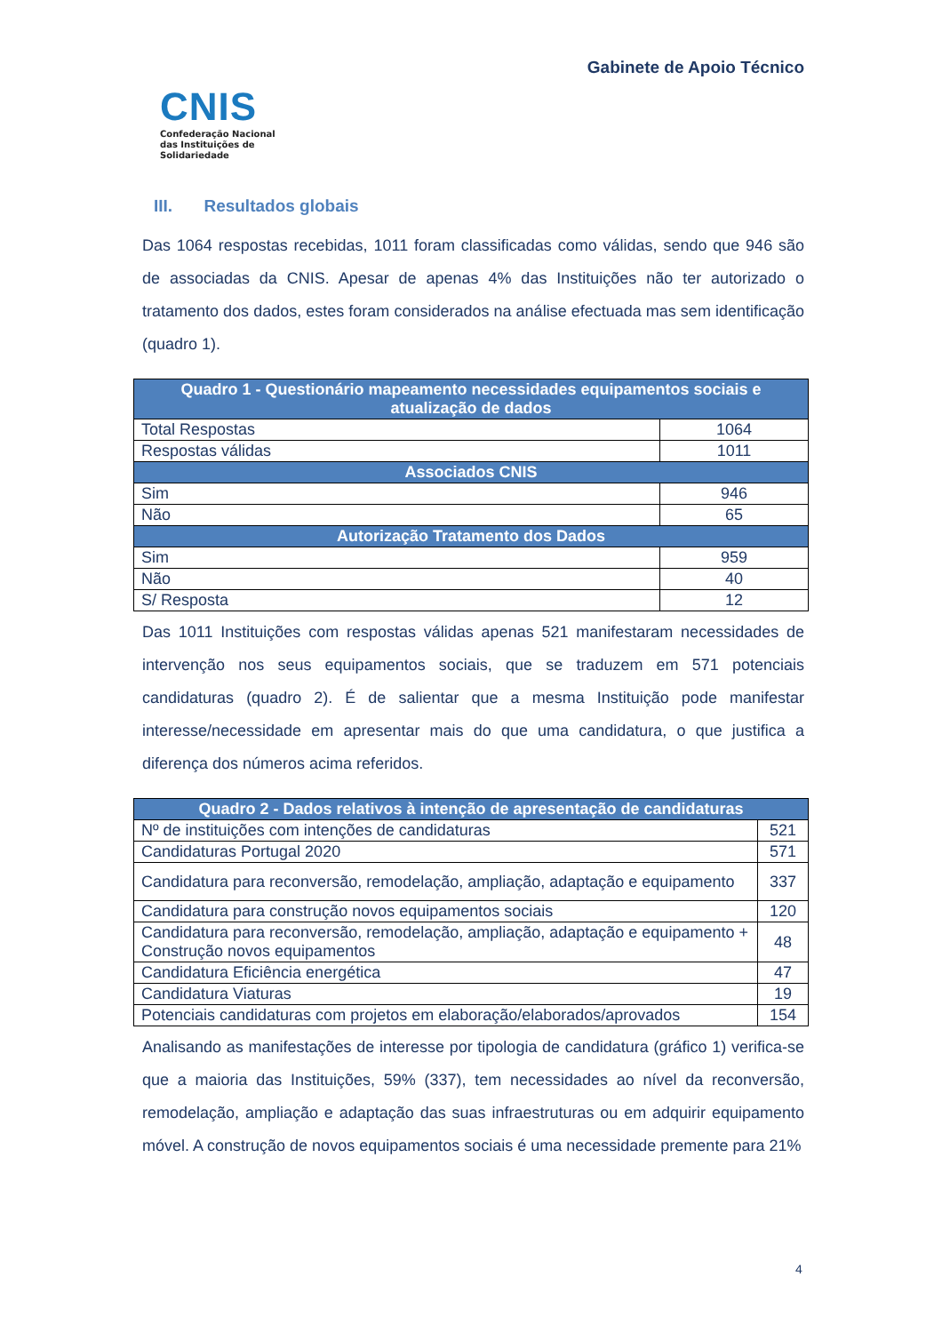CNIS
Confederação Nacional das Instituições de Solidariedade
Gabinete de Apoio Técnico
III. Resultados globais
Das 1064 respostas recebidas, 1011 foram classificadas como válidas, sendo que 946 são de associadas da CNIS. Apesar de apenas 4% das Instituições não ter autorizado o tratamento dos dados, estes foram considerados na análise efectuada mas sem identificação (quadro 1).
| Quadro 1 - Questionário mapeamento necessidades equipamentos sociais e atualização de dados | |
| --- | --- |
| Total Respostas | 1064 |
| Respostas válidas | 1011 |
| Associados CNIS | |
| Sim | 946 |
| Não | 65 |
| Autorização Tratamento dos Dados | |
| Sim | 959 |
| Não | 40 |
| S/ Resposta | 12 |
Das 1011 Instituições com respostas válidas apenas 521 manifestaram necessidades de intervenção nos seus equipamentos sociais, que se traduzem em 571 potenciais candidaturas (quadro 2). É de salientar que a mesma Instituição pode manifestar interesse/necessidade em apresentar mais do que uma candidatura, o que justifica a diferença dos números acima referidos.
| Quadro 2 - Dados relativos à intenção de apresentação de candidaturas | |
| --- | --- |
| Nº de instituições com intenções de candidaturas | 521 |
| Candidaturas Portugal 2020 | 571 |
| Candidatura para reconversão, remodelação, ampliação, adaptação e equipamento | 337 |
| Candidatura para construção novos equipamentos sociais | 120 |
| Candidatura para reconversão, remodelação, ampliação, adaptação e equipamento + Construção novos equipamentos | 48 |
| Candidatura Eficiência energética | 47 |
| Candidatura Viaturas | 19 |
| Potenciais candidaturas com projetos em elaboração/elaborados/aprovados | 154 |
Analisando as manifestações de interesse por tipologia de candidatura (gráfico 1) verifica-se que a maioria das Instituições, 59% (337), tem necessidades ao nível da reconversão, remodelação, ampliação e adaptação das suas infraestruturas ou em adquirir equipamento móvel. A construção de novos equipamentos sociais é uma necessidade premente para 21%
4